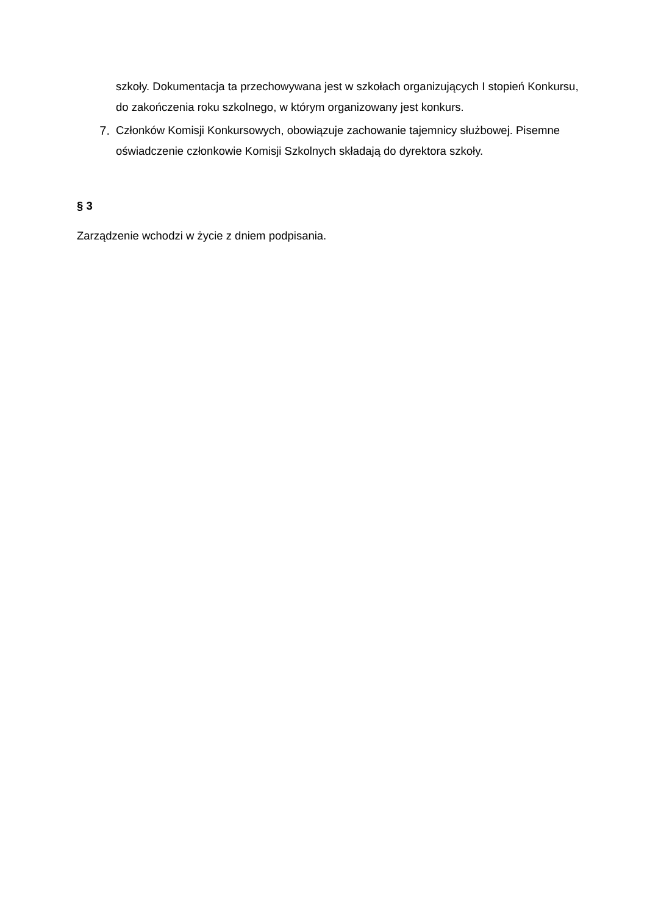szkoły. Dokumentacja ta przechowywana jest w szkołach organizujących I stopień Konkursu, do zakończenia roku szkolnego, w którym organizowany jest konkurs.
7. Członków Komisji Konkursowych, obowiązuje zachowanie tajemnicy służbowej. Pisemne oświadczenie członkowie Komisji Szkolnych składają do dyrektora szkoły.
§ 3
Zarządzenie wchodzi w życie z dniem podpisania.